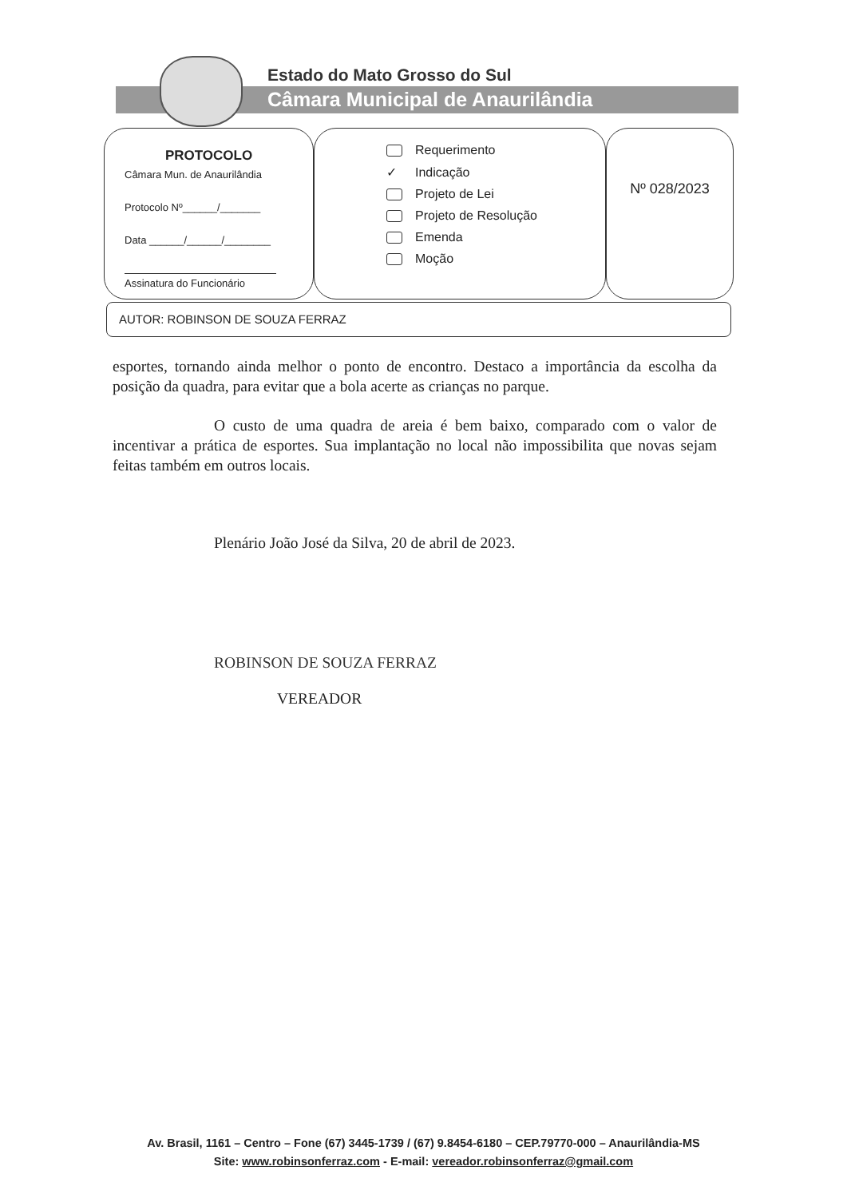Estado do Mato Grosso do Sul
Câmara Municipal de Anaurilândia
PROTOCOLO
Câmara Mun. de Anaurilândia
Protocolo Nº______/_______
Data ______/______/________
Assinatura do Funcionário
Requerimento
✓ Indicação
Projeto de Lei
Projeto de Resolução
Emenda
Moção
Nº 028/2023
AUTOR: ROBINSON DE SOUZA FERRAZ
esportes, tornando ainda melhor o ponto de encontro. Destaco a importância da escolha da posição da quadra, para evitar que a bola acerte as crianças no parque.
O custo de uma quadra de areia é bem baixo, comparado com o valor de incentivar a prática de esportes. Sua implantação no local não impossibilita que novas sejam feitas também em outros locais.
Plenário João José da Silva, 20 de abril de 2023.
ROBINSON DE SOUZA FERRAZ
VEREADOR
Av. Brasil, 1161 – Centro – Fone (67) 3445-1739 / (67) 9.8454-6180 – CEP.79770-000 – Anaurilândia-MS
Site: www.robinsonferraz.com - E-mail: vereador.robinsonferraz@gmail.com